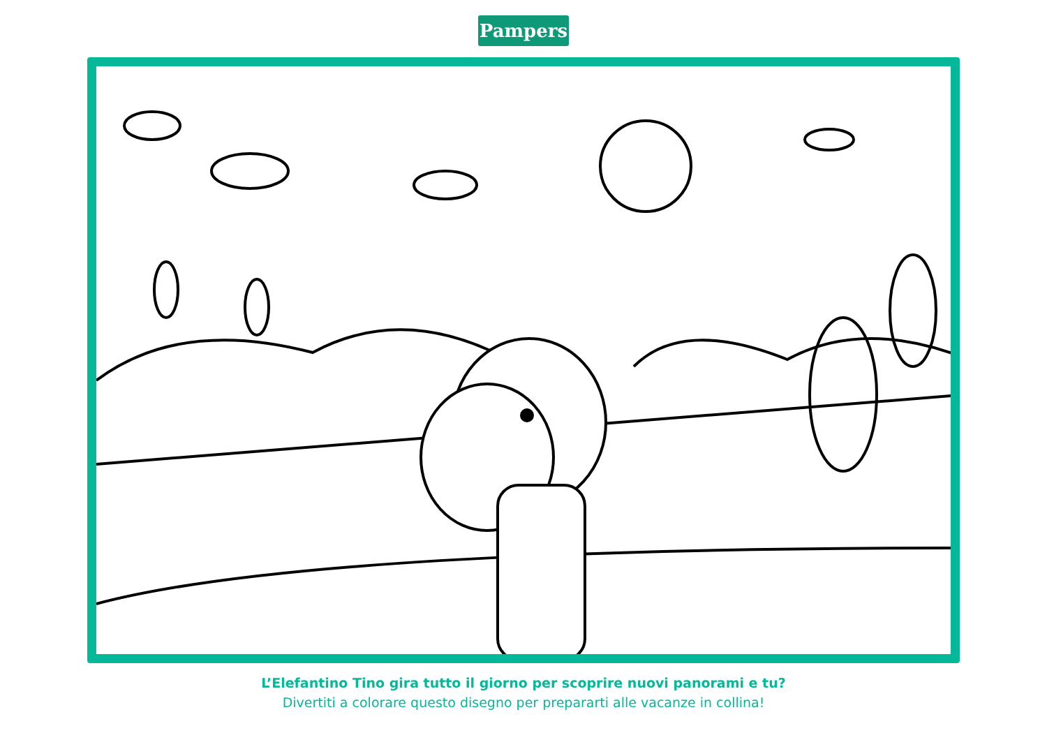Pampers
L’Elefantino Tino gira tutto il giorno per scoprire nuovi panorami e tu?
Divertiti a colorare questo disegno per prepararti alle vacanze in collina!